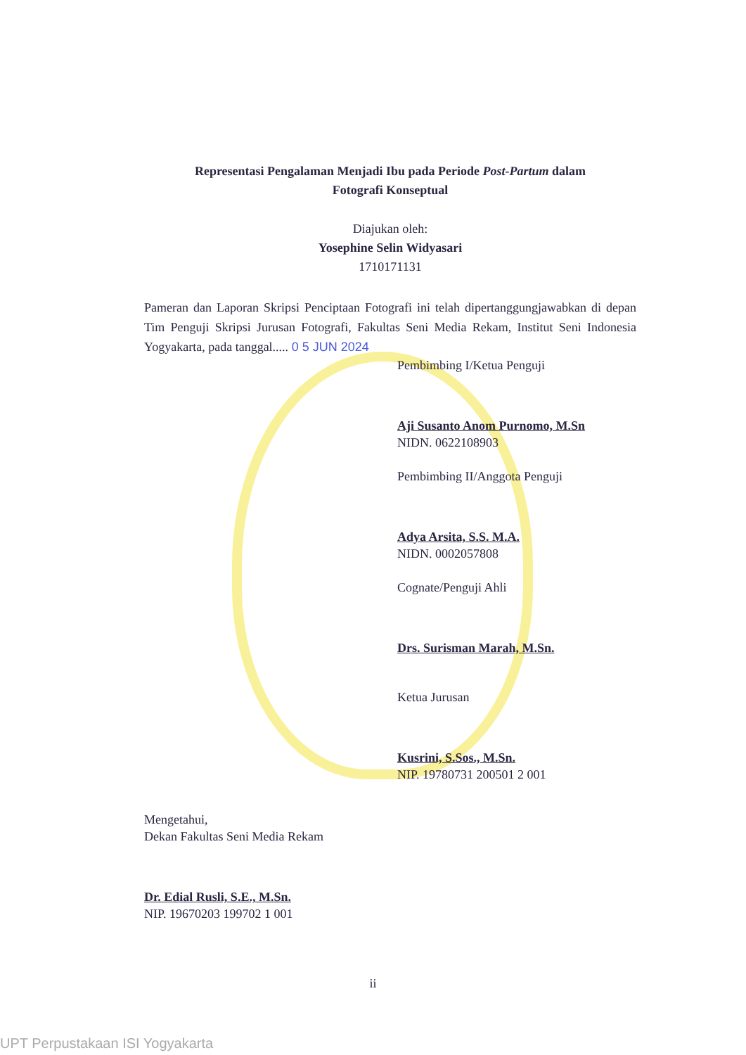Representasi Pengalaman Menjadi Ibu pada Periode Post-Partum dalam
Fotografi Konseptual
Diajukan oleh:
Yosephine Selin Widyasari
1710171131
Pameran dan Laporan Skripsi Penciptaan Fotografi ini telah dipertanggungjawabkan di depan Tim Penguji Skripsi Jurusan Fotografi, Fakultas Seni Media Rekam, Institut Seni Indonesia Yogyakarta, pada tanggal..... 0 5 JUN 2024
Pembimbing I/Ketua Penguji
Aji Susanto Anom Purnomo, M.Sn
NIDN. 0622108903
Pembimbing II/Anggota Penguji
Adya Arsita, S.S. M.A.
NIDN. 0002057808
Cognate/Penguji Ahli
Drs. Surisman Marah, M.Sn.
Ketua Jurusan
Kusrini, S.Sos., M.Sn.
NIP. 19780731 200501 2 001
Mengetahui,
Dekan Fakultas Seni Media Rekam
Dr. Edial Rusli, S.E., M.Sn.
NIP. 19670203 199702 1 001
ii
UPT Perpustakaan ISI Yogyakarta